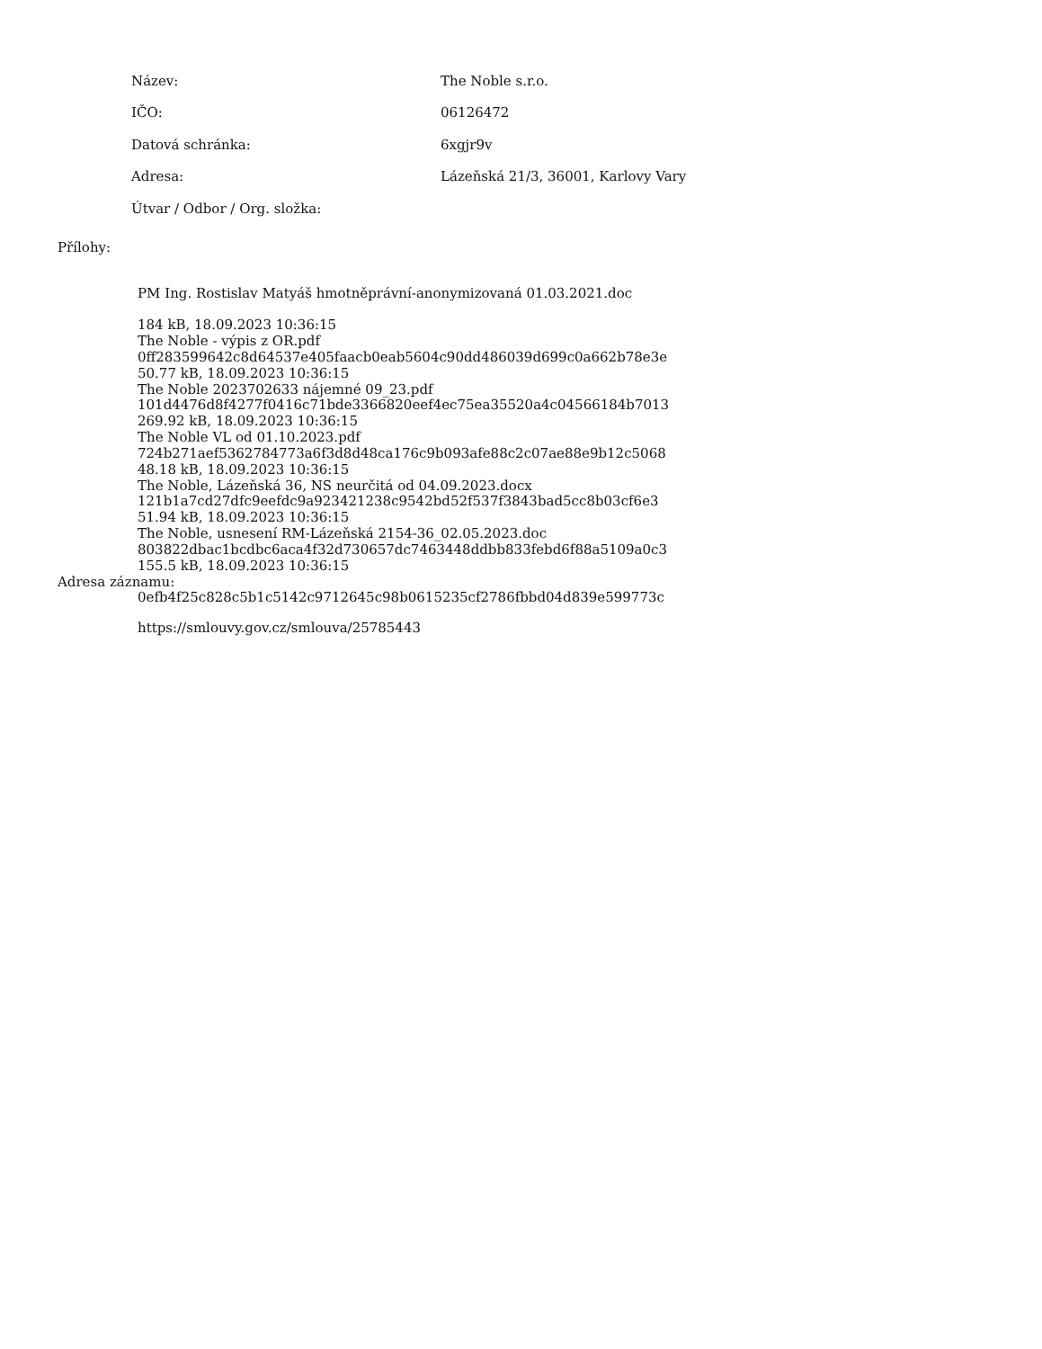| Název: | The Noble s.r.o. |
| IČO: | 06126472 |
| Datová schránka: | 6xgjr9v |
| Adresa: | Lázeňská 21/3, 36001, Karlovy Vary |
| Útvar / Odbor / Org. složka: | |
Přílohy:
PM Ing. Rostislav Matyáš hmotněprávní-anonymizovaná 01.03.2021.doc
184 kB, 18.09.2023 10:36:15
0ff283599642c8d64537e405faacb0eab5604c90dd486039d699c0a662b78e3e
The Noble - výpis z OR.pdf
50.77 kB, 18.09.2023 10:36:15
101d4476d8f4277f0416c71bde3366820eef4ec75ea35520a4c04566184b7013
The Noble 2023702633 nájemné 09_23.pdf
269.92 kB, 18.09.2023 10:36:15
724b271aef5362784773a6f3d8d48ca176c9b093afe88c2c07ae88e9b12c5068
The Noble VL od 01.10.2023.pdf
48.18 kB, 18.09.2023 10:36:15
121b1a7cd27dfc9eefdc9a923421238c9542bd52f537f3843bad5cc8b03cf6e3
The Noble, Lázeňská 36, NS neurčitá od 04.09.2023.docx
51.94 kB, 18.09.2023 10:36:15
803822dbac1bcdbc6aca4f32d730657dc7463448ddbb833febd6f88a5109a0c3
The Noble, usnesení RM-Lázeňská 2154-36_02.05.2023.doc
155.5 kB, 18.09.2023 10:36:15
0efb4f25c828c5b1c5142c9712645c98b0615235cf2786fbbd04d839e599773c
Adresa záznamu:
https://smlouvy.gov.cz/smlouva/25785443